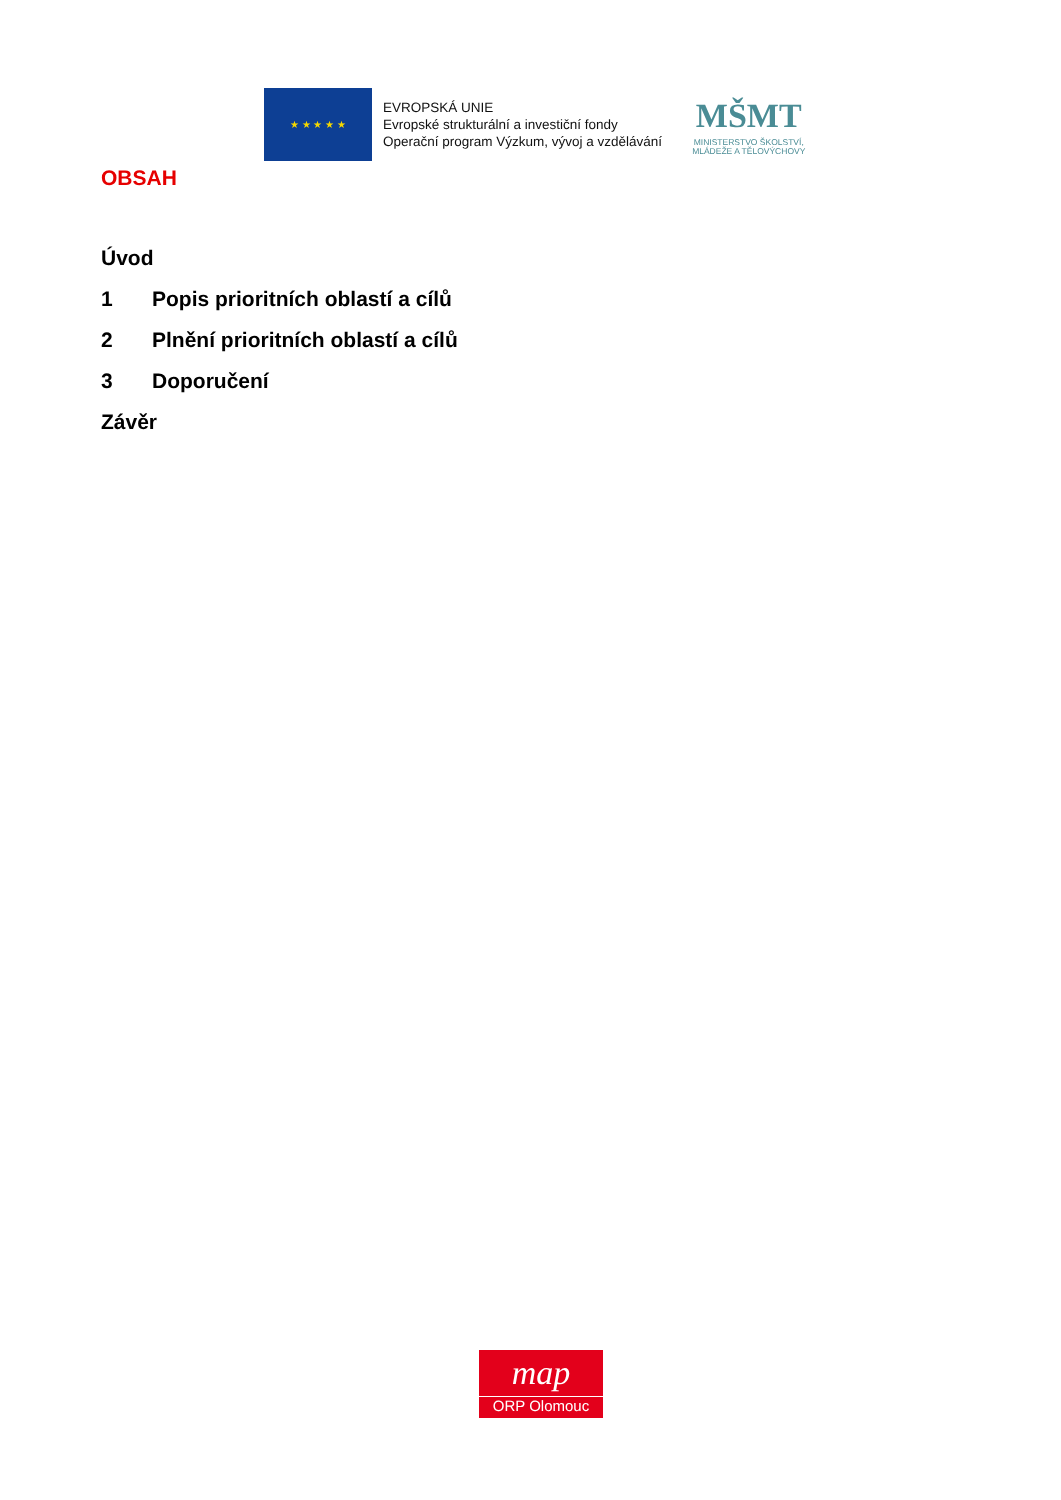★ ★ ★ ★ ★
EVROPSKÁ UNIE
Evropské strukturální a investiční fondy
Operační program Výzkum, vývoj a vzdělávání
MŠMT
MINISTERSTVO ŠKOLSTVÍ,
MLÁDEŽE A TĚLOVÝCHOVY
OBSAH
Úvod
1 Popis prioritních oblastí a cílů
2 Plnění prioritních oblastí a cílů
3 Doporučení
Závěr
map
ORP Olomouc